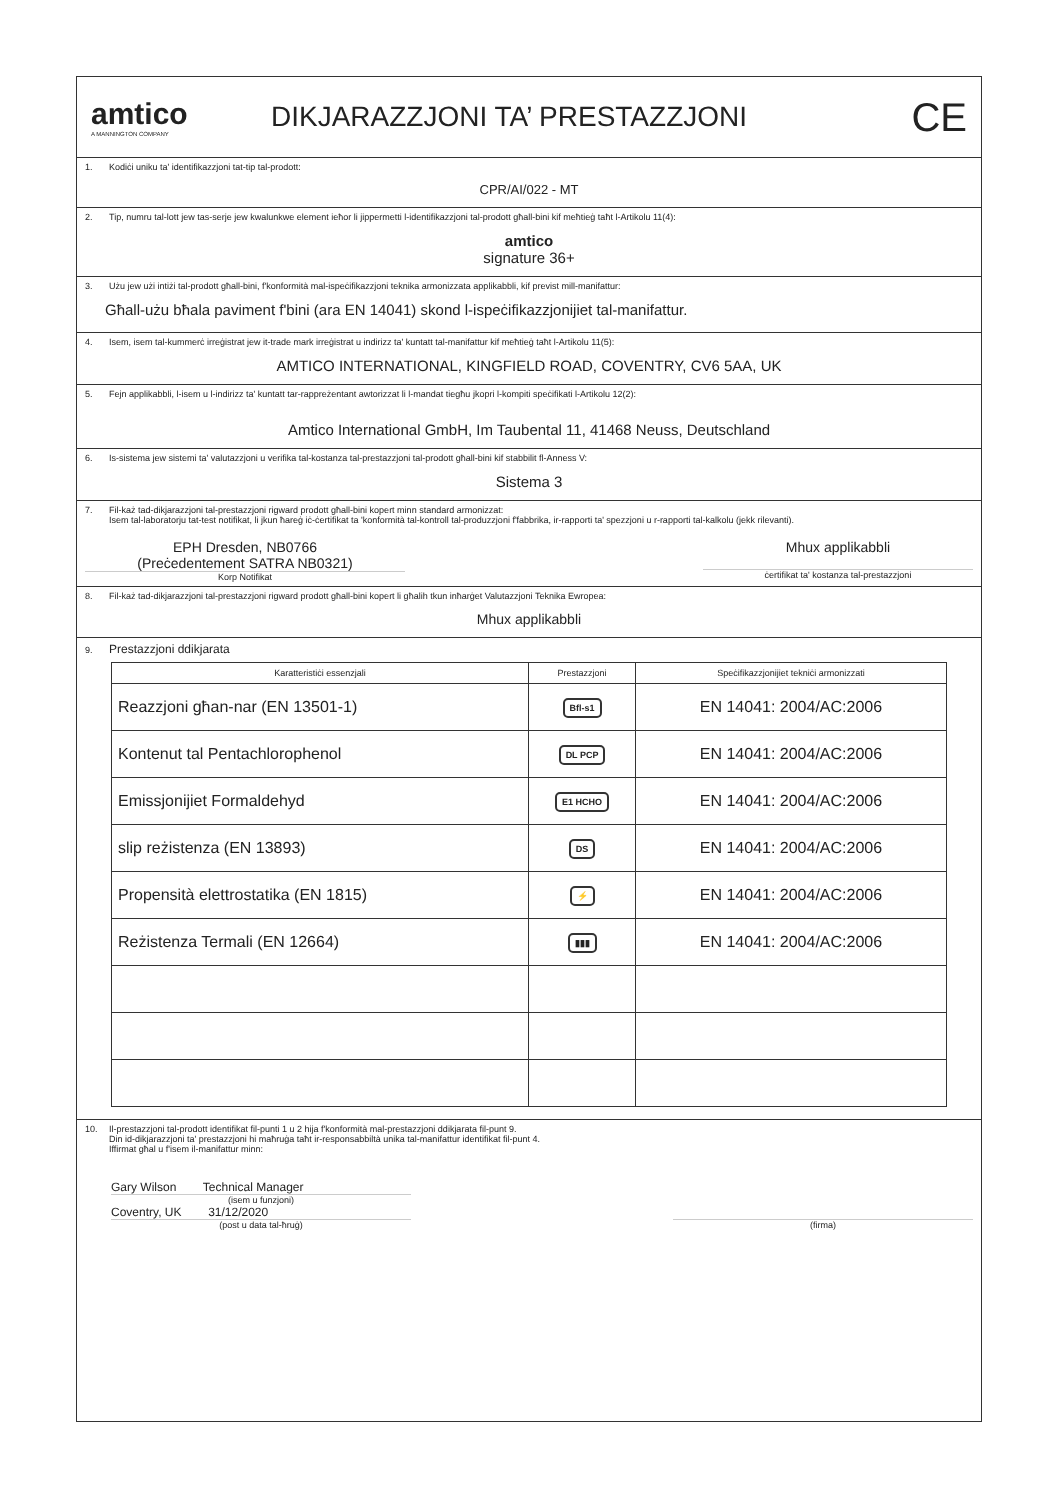amtico
A MANNINGTON COMPANY
DIKJARAZZJONI TA’ PRESTAZZJONI
CE
1. Kodiċi uniku ta' identifikazzjoni tat-tip tal-prodott:
CPR/AI/022 - MT
2. Tip, numru tal-lott jew tas-serje jew kwalunkwe element ieħor li jippermetti l-identifikazzjoni tal-prodott għall-bini kif meħtieġ taħt l-Artikolu 11(4):
amtico
signature 36+
3. Użu jew użi intiżi tal-prodott għall-bini, f'konformità mal-ispeċifikazzjoni teknika armonizzata applikabbli, kif previst mill-manifattur:
Għall-użu bħala paviment f'bini (ara EN 14041) skond l-ispeċifikazzjonijiet tal-manifattur.
4. Isem, isem tal-kummerċ irreġistrat jew it-trade mark irreġistrat u indirizz ta' kuntatt tal-manifattur kif meħtieġ taħt l-Artikolu 11(5):
AMTICO INTERNATIONAL, KINGFIELD ROAD, COVENTRY, CV6 5AA, UK
5. Fejn applikabbli, l-isem u l-indirizz ta' kuntatt tar-rappreżentant awtorizzat li l-mandat tiegħu jkopri l-kompiti speċifikati l-Artikolu 12(2):
Amtico International GmbH, Im Taubental 11, 41468 Neuss, Deutschland
6. Is-sistema jew sistemi ta' valutazzjoni u verifika tal-kostanza tal-prestazzjoni tal-prodott għall-bini kif stabbilit fl-Anness V:
Sistema 3
7. Fil-każ tad-dikjarazzjoni tal-prestazzjoni rigward prodott għall-bini kopert minn standard armonizzat:
Isem tal-laboratorju tat-test notifikat, li jkun ħareġ iċ-ċertifikat ta 'konformità tal-kontroll tal-produzzjoni f'fabbrika, ir-rapporti ta' spezzjoni u r-rapporti tal-kalkolu (jekk rilevanti).
EPH Dresden, NB0766
(Preċedentement SATRA NB0321)
Korp Notifikat
Mhux applikabbli
ċertifikat ta' kostanza tal-prestazzjoni
8. Fil-każ tad-dikjarazzjoni tal-prestazzjoni rigward prodott għall-bini kopert li għalih tkun inħarġet Valutazzjoni Teknika Ewropea:
Mhux applikabbli
9. Prestazzjoni ddikjarata
| Karatteristiċi essenzjali | Prestazzjoni | Speċifikazzjonijiet tekniċi armonizzati |
| --- | --- | --- |
| Reazzjoni għan-nar (EN 13501-1) | Bfl-s1 | EN 14041: 2004/AC:2006 |
| Kontenut tal Pentachlorophenol | DL PCP | EN 14041: 2004/AC:2006 |
| Emissjonijiet Formaldehyd | E1 HCHO | EN 14041: 2004/AC:2006 |
| slip reżistenza (EN 13893) | DS | EN 14041: 2004/AC:2006 |
| Propensità elettrostatika (EN 1815) | ⚡ | EN 14041: 2004/AC:2006 |
| Reżistenza Termali (EN 12664) | ▮▮▮ | EN 14041: 2004/AC:2006 |
10. Il-prestazzjoni tal-prodott identifikat fil-punti 1 u 2 hija f'konformità mal-prestazzjoni ddikjarata fil-punt 9.
Din id-dikjarazzjoni ta' prestazzjoni hi maħruġa taħt ir-responsabbiltà unika tal-manifattur identifikat fil-punt 4.
Iffirmat għal u f'isem il-manifattur minn:
Gary Wilson Technical Manager
(isem u funzjoni)
Coventry, UK 31/12/2020
(post u data tal-ħruġ)
(firma)